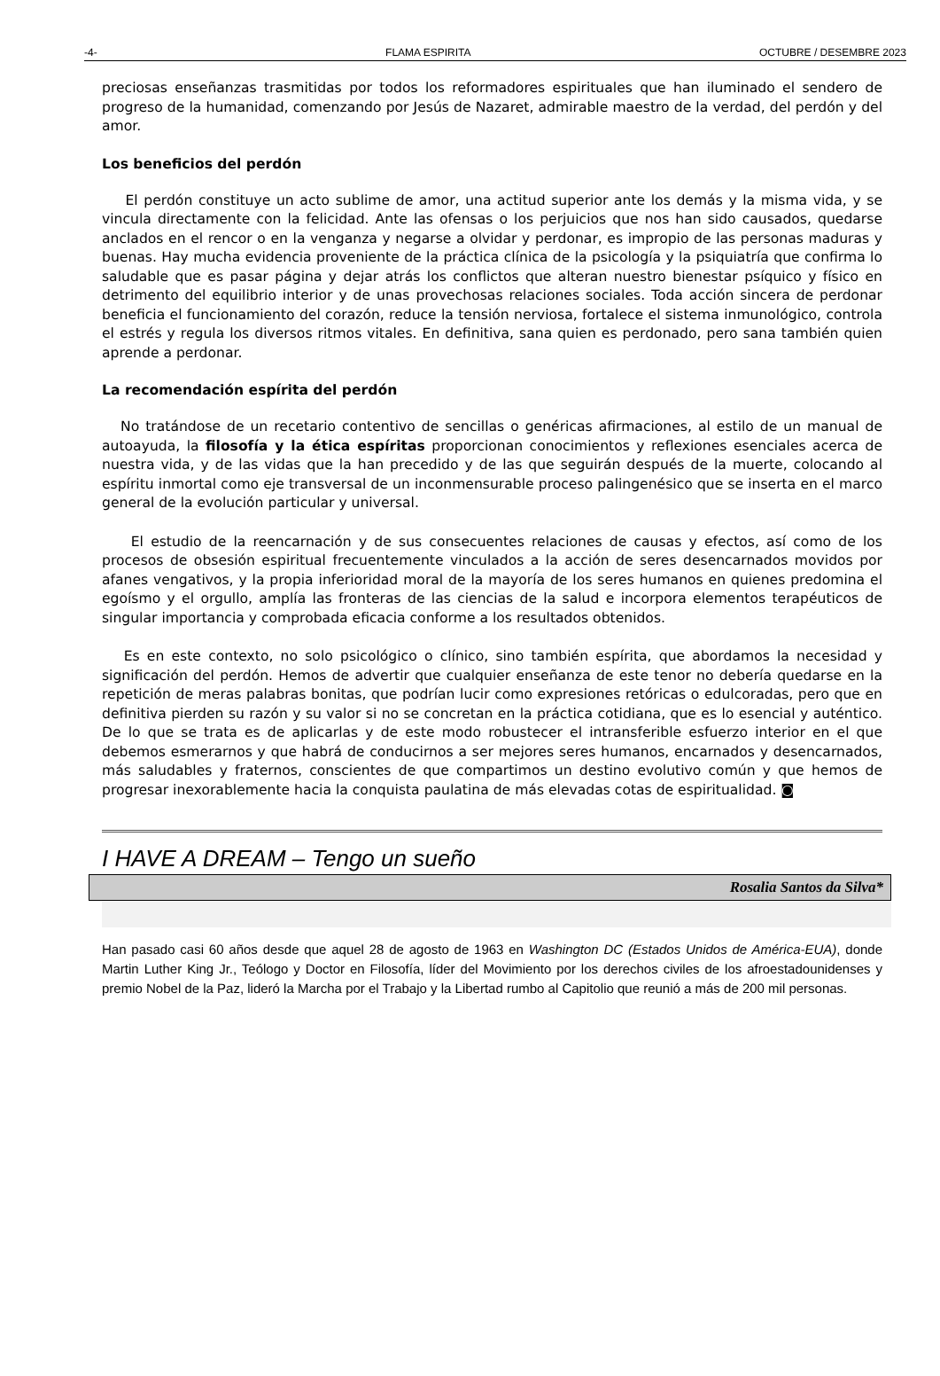-4- FLAMA ESPIRITA OCTUBRE / DESEMBRE 2023
preciosas enseñanzas trasmitidas por todos los reformadores espirituales que han iluminado el sendero de progreso de la humanidad, comenzando por Jesús de Nazaret, admirable maestro de la verdad, del perdón y del amor.
Los beneficios del perdón
El perdón constituye un acto sublime de amor, una actitud superior ante los demás y la misma vida, y se vincula directamente con la felicidad. Ante las ofensas o los perjuicios que nos han sido causados, quedarse anclados en el rencor o en la venganza y negarse a olvidar y perdonar, es impropio de las personas maduras y buenas. Hay mucha evidencia proveniente de la práctica clínica de la psicología y la psiquiatría que confirma lo saludable que es pasar página y dejar atrás los conflictos que alteran nuestro bienestar psíquico y físico en detrimento del equilibrio interior y de unas provechosas relaciones sociales. Toda acción sincera de perdonar beneficia el funcionamiento del corazón, reduce la tensión nerviosa, fortalece el sistema inmunológico, controla el estrés y regula los diversos ritmos vitales. En definitiva, sana quien es perdonado, pero sana también quien aprende a perdonar.
La recomendación espírita del perdón
No tratándose de un recetario contentivo de sencillas o genéricas afirmaciones, al estilo de un manual de autoayuda, la filosofía y la ética espíritas proporcionan conocimientos y reflexiones esenciales acerca de nuestra vida, y de las vidas que la han precedido y de las que seguirán después de la muerte, colocando al espíritu inmortal como eje transversal de un inconmensurable proceso palingenésico que se inserta en el marco general de la evolución particular y universal.
El estudio de la reencarnación y de sus consecuentes relaciones de causas y efectos, así como de los procesos de obsesión espiritual frecuentemente vinculados a la acción de seres desencarnados movidos por afanes vengativos, y la propia inferioridad moral de la mayoría de los seres humanos en quienes predomina el egoísmo y el orgullo, amplía las fronteras de las ciencias de la salud e incorpora elementos terapéuticos de singular importancia y comprobada eficacia conforme a los resultados obtenidos.
Es en este contexto, no solo psicológico o clínico, sino también espírita, que abordamos la necesidad y significación del perdón. Hemos de advertir que cualquier enseñanza de este tenor no debería quedarse en la repetición de meras palabras bonitas, que podrían lucir como expresiones retóricas o edulcoradas, pero que en definitiva pierden su razón y su valor si no se concretan en la práctica cotidiana, que es lo esencial y auténtico. De lo que se trata es de aplicarlas y de este modo robustecer el intransferible esfuerzo interior en el que debemos esmerarnos y que habrá de conducirnos a ser mejores seres humanos, encarnados y desencarnados, más saludables y fraternos, conscientes de que compartimos un destino evolutivo común y que hemos de progresar inexorablemente hacia la conquista paulatina de más elevadas cotas de espiritualidad. ◙
I HAVE A DREAM – Tengo un sueño
Rosalia Santos da Silva*
Han pasado casi 60 años desde que aquel 28 de agosto de 1963 en Washington DC (Estados Unidos de América-EUA), donde Martin Luther King Jr., Teólogo y Doctor en Filosofía, líder del Movimiento por los derechos civiles de los afroestadounidenses y premio Nobel de la Paz, lideró la Marcha por el Trabajo y la Libertad rumbo al Capitolio que reunió a más de 200 mil personas.